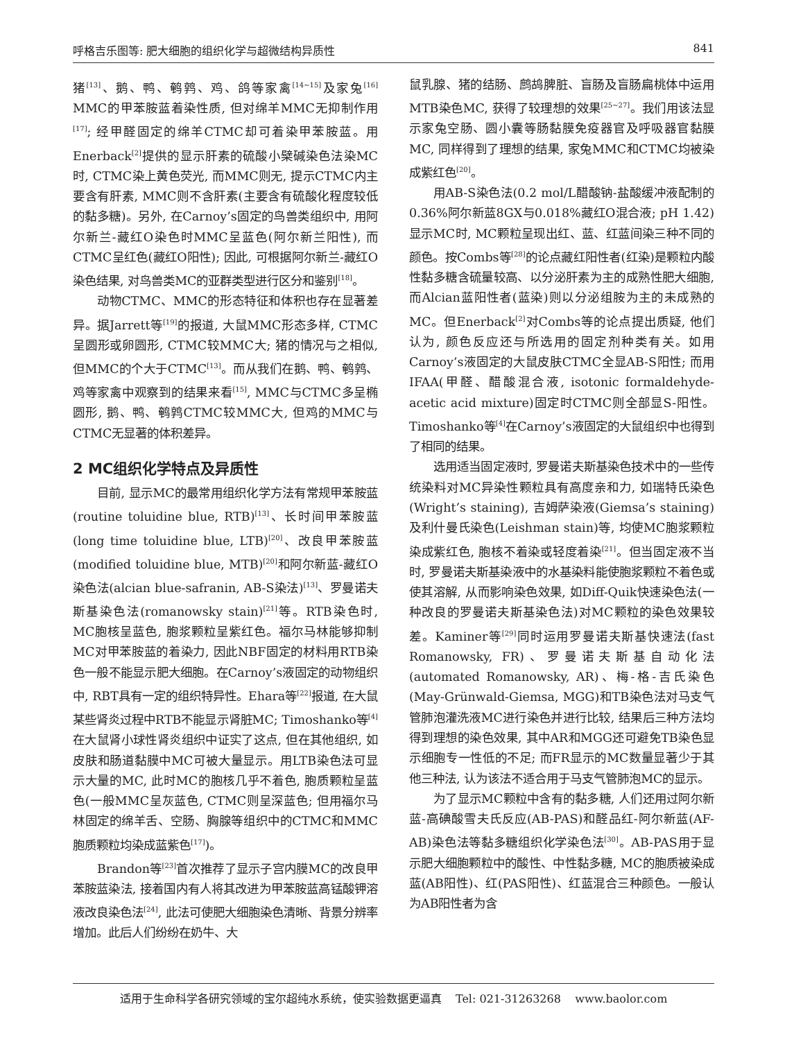呼格吉乐图等: 肥大细胞的组织化学与超微结构异质性 841
猪<sup>[13]</sup>、鹅、鸭、鹌鹑、鸡、鸽等家禽<sup>[14~15]</sup>及家兔<sup>[16]</sup> MMC的甲苯胺蓝着染性质, 但对绵羊MMC无抑制作用<sup>[17]</sup>; 经甲醛固定的绵羊CTMC却可着染甲苯胺蓝。用Enerback<sup>[2]</sup>提供的显示肝素的硫酸小檗碱染色法染MC时, CTMC染上黄色荧光, 而MMC则无, 提示CTMC内主要含有肝素, MMC则不含肝素(主要含有硫酸化程度较低的黏多糖)。另外, 在Carnoy’s固定的鸟兽类组织中, 用阿尔新兰-藏红O染色时MMC呈蓝色(阿尔新兰阳性), 而CTMC呈红色(藏红O阳性); 因此, 可根据阿尔新兰-藏红O染色结果, 对鸟兽类MC的亚群类型进行区分和鉴别<sup>[18]</sup>。
动物CTMC、MMC的形态特征和体积也存在显著差异。据Jarrett等<sup>[19]</sup>的报道, 大鼠MMC形态多样, CTMC呈圆形或卵圆形, CTMC较MMC大; 猪的情况与之相似, 但MMC的个大于CTMC<sup>[13]</sup>。而从我们在鹅、鸭、鹌鹑、鸡等家禽中观察到的结果来看<sup>[15]</sup>, MMC与CTMC多呈椭圆形, 鹅、鸭、鹌鹑CTMC较MMC大, 但鸡的MMC与CTMC无显著的体积差异。
2 MC组织化学特点及异质性
目前, 显示MC的最常用组织化学方法有常规甲苯胺蓝(routine toluidine blue, RTB)<sup>[13]</sup>、长时间甲苯胺蓝(long time toluidine blue, LTB)<sup>[20]</sup>、改良甲苯胺蓝(modified toluidine blue, MTB)<sup>[20]</sup>和阿尔新蓝-藏红O染色法(alcian blue-safranin, AB-S染法)<sup>[13]</sup>、罗曼诺夫斯基染色法(romanowsky stain)<sup>[21]</sup>等。RTB染色时, MC胞核呈蓝色, 胞浆颗粒呈紫红色。福尔马林能够抑制MC对甲苯胺蓝的着染力, 因此NBF固定的材料用RTB染色一般不能显示肥大细胞。在Carnoy’s液固定的动物组织中, RBT具有一定的组织特异性。Ehara等<sup>[22]</sup>报道, 在大鼠某些肾炎过程中RTB不能显示肾脏MC; Timoshanko等<sup>[4]</sup>在大鼠肾小球性肾炎组织中证实了这点, 但在其他组织, 如皮肤和肠道黏膜中MC可被大量显示。用LTB染色法可显示大量的MC, 此时MC的胞核几乎不着色, 胞质颗粒呈蓝色(一般MMC呈灰蓝色, CTMC则呈深蓝色; 但用福尔马林固定的绵羊舌、空肠、胸腺等组织中的CTMC和MMC胞质颗粒均染成蓝紫色<sup>[17]</sup>)。
Brandon等<sup>[23]</sup>首次推荐了显示子宫内膜MC的改良甲苯胺蓝染法, 接着国内有人将其改进为甲苯胺蓝高锰酸钾溶液改良染色法<sup>[24]</sup>, 此法可使肥大细胞染色清晰、背景分辨率增加。此后人们纷纷在奶牛、大
鼠乳腺、猪的结肠、鹧鸪脾脏、盲肠及盲肠扁桃体中运用MTB染色MC, 获得了较理想的效果<sup>[25~27]</sup>。我们用该法显示家兔空肠、圆小囊等肠黏膜免疫器官及呼吸器官黏膜MC, 同样得到了理想的结果, 家兔MMC和CTMC均被染成紫红色<sup>[20]</sup>。
用AB-S染色法(0.2 mol/L醋酸钠-盐酸缓冲液配制的0.36%阿尔新蓝8GX与0.018%藏红O混合液; pH 1.42)显示MC时, MC颗粒呈现出红、蓝、红蓝间染三种不同的颜色。按Combs等<sup>[28]</sup>的论点藏红阳性者(红染)是颗粒内酸性黏多糖含硫量较高、以分泌肝素为主的成熟性肥大细胞, 而Alcian蓝阳性者(蓝染)则以分泌组胺为主的未成熟的MC。但Enerback<sup>[2]</sup>对Combs等的论点提出质疑, 他们认为, 颜色反应还与所选用的固定剂种类有关。如用Carnoy’s液固定的大鼠皮肤CTMC全显AB-S阳性; 而用IFAA(甲醛、醋酸混合液, isotonic formaldehyde-acetic acid mixture)固定时CTMC则全部显S-阳性。Timoshanko等<sup>[4]</sup>在Carnoy’s液固定的大鼠组织中也得到了相同的结果。
选用适当固定液时, 罗曼诺夫斯基染色技术中的一些传统染料对MC异染性颗粒具有高度亲和力, 如瑞特氏染色(Wright’s staining), 吉姆萨染液(Giemsa’s staining)及利什曼氏染色(Leishman stain)等, 均使MC胞浆颗粒染成紫红色, 胞核不着染或轻度着染<sup>[21]</sup>。但当固定液不当时, 罗曼诺夫斯基染液中的水基染料能使胞浆颗粒不着色或使其溶解, 从而影响染色效果, 如Diff-Quik快速染色法(一种改良的罗曼诺夫斯基染色法)对MC颗粒的染色效果较差。Kaminer等<sup>[29]</sup>同时运用罗曼诺夫斯基快速法(fast Romanowsky, FR)、罗曼诺夫斯基自动化法(automated Romanowsky, AR)、梅-格-吉氏染色(May-Grünwald-Giemsa, MGG)和TB染色法对马支气管肺泡灌洗液MC进行染色并进行比较, 结果后三种方法均得到理想的染色效果, 其中AR和MGG还可避免TB染色显示细胞专一性低的不足; 而FR显示的MC数量显著少于其他三种法, 认为该法不适合用于马支气管肺泡MC的显示。
为了显示MC颗粒中含有的黏多糖, 人们还用过阿尔新蓝-高碘酸雪夫氏反应(AB-PAS)和醛品红-阿尔新蓝(AF-AB)染色法等黏多糖组织化学染色法<sup>[30]</sup>。AB-PAS用于显示肥大细胞颗粒中的酸性、中性黏多糖, MC的胞质被染成蓝(AB阳性)、红(PAS阳性)、红蓝混合三种颜色。一般认为AB阳性者为含
适用于生命科学各研究领域的宝尔超纯水系统，使实验数据更逼真 Tel: 021-31263268 www.baolor.com